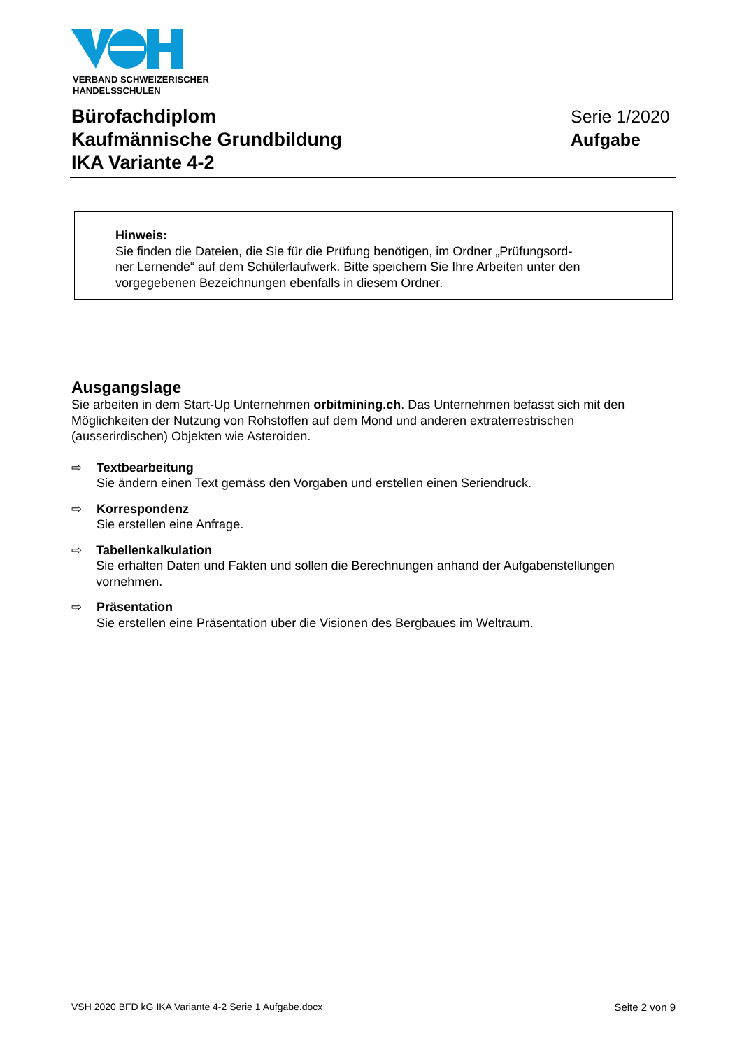VERBAND SCHWEIZERISCHER
HANDELSSCHULEN
Bürofachdiplom
Kaufmännische Grundbildung
IKA Variante 4-2
Serie 1/2020
Aufgabe
Hinweis:
Sie finden die Dateien, die Sie für die Prüfung benötigen, im Ordner „Prüfungsord-
ner Lernende“ auf dem Schülerlaufwerk. Bitte speichern Sie Ihre Arbeiten unter den
vorgegebenen Bezeichnungen ebenfalls in diesem Ordner.
Ausgangslage
Sie arbeiten in dem Start-Up Unternehmen orbitmining.ch. Das Unternehmen befasst sich mit den Möglichkeiten der Nutzung von Rohstoffen auf dem Mond und anderen extraterrestrischen (ausserirdischen) Objekten wie Asteroiden.
⇨ Textbearbeitung
Sie ändern einen Text gemäss den Vorgaben und erstellen einen Seriendruck.
⇨ Korrespondenz
Sie erstellen eine Anfrage.
⇨ Tabellenkalkulation
Sie erhalten Daten und Fakten und sollen die Berechnungen anhand der Aufgabenstellungen vornehmen.
⇨ Präsentation
Sie erstellen eine Präsentation über die Visionen des Bergbaues im Weltraum.
VSH 2020 BFD kG IKA Variante 4-2 Serie 1 Aufgabe.docx Seite 2 von 9